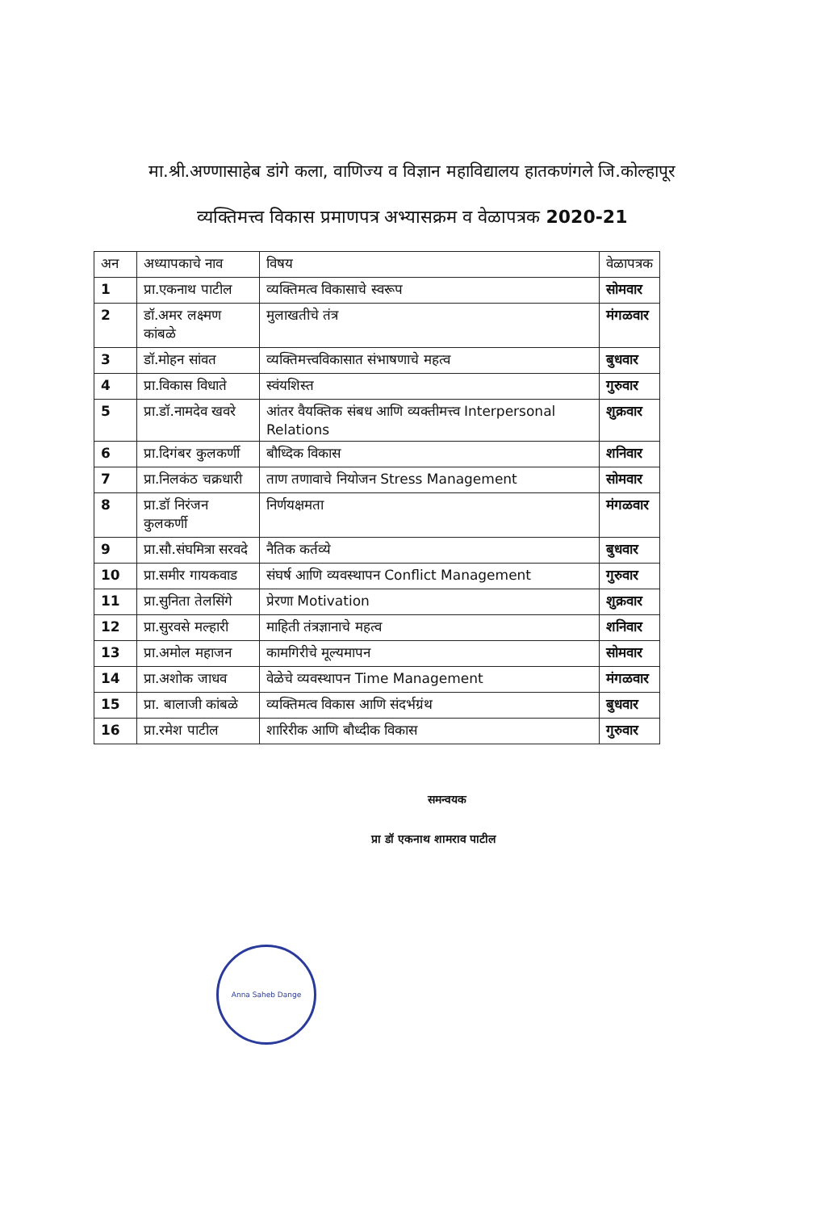मा.श्री.अण्णासाहेब डांगे कला, वाणिज्य व विज्ञान महाविद्यालय हातकणंगले जि.कोल्हापूर
व्यक्तिमत्त्व विकास प्रमाणपत्र अभ्यासक्रम व वेळापत्रक 2020-21
| अन | अध्यापकाचे नाव | विषय | वेळापत्रक |
| --- | --- | --- | --- |
| 1 | प्रा.एकनाथ पाटील | व्यक्तिमत्व विकासाचे स्वरूप | सोमवार |
| 2 | डॉ.अमर लक्ष्मण कांबळे | मुलाखतीचे तंत्र | मंगळवार |
| 3 | डॉ.मोहन सांवत | व्यक्तिमत्त्वविकासात संभाषणाचे महत्व | बुधवार |
| 4 | प्रा.विकास विधाते | स्वंयशिस्त | गुरुवार |
| 5 | प्रा.डॉ.नामदेव खवरे | आंतर वैयक्तिक संबध आणि व्यक्तीमत्त्व Interpersonal Relations | शुक्रवार |
| 6 | प्रा.दिगंबर कुलकर्णी | बौध्दिक विकास | शनिवार |
| 7 | प्रा.निलकंठ चक्रधारी | ताण तणावाचे नियोजन Stress Management | सोमवार |
| 8 | प्रा.डॉ निरंजन कुलकर्णी | निर्णयक्षमता | मंगळवार |
| 9 | प्रा.सौ.संघमित्रा सरवदे | नैतिक कर्तव्ये | बुधवार |
| 10 | प्रा.समीर गायकवाड | संघर्ष आणि व्यवस्थापन Conflict Management | गुरुवार |
| 11 | प्रा.सुनिता तेलसिंगे | प्रेरणा Motivation | शुक्रवार |
| 12 | प्रा.सुरवसे मल्हारी | माहिती तंत्रज्ञानाचे महत्व | शनिवार |
| 13 | प्रा.अमोल महाजन | कामगिरीचे मूल्यमापन | सोमवार |
| 14 | प्रा.अशोक जाधव | वेळेचे व्यवस्थापन Time Management | मंगळवार |
| 15 | प्रा. बालाजी कांबळे | व्यक्तिमत्व विकास आणि संदर्भग्रंथ | बुधवार |
| 16 | प्रा.रमेश पाटील | शारिरीक आणि बौध्दीक विकास | गुरुवार |
समन्वयक
प्रा डॉ एकनाथ शामराव पाटील
Anna Saheb Dange